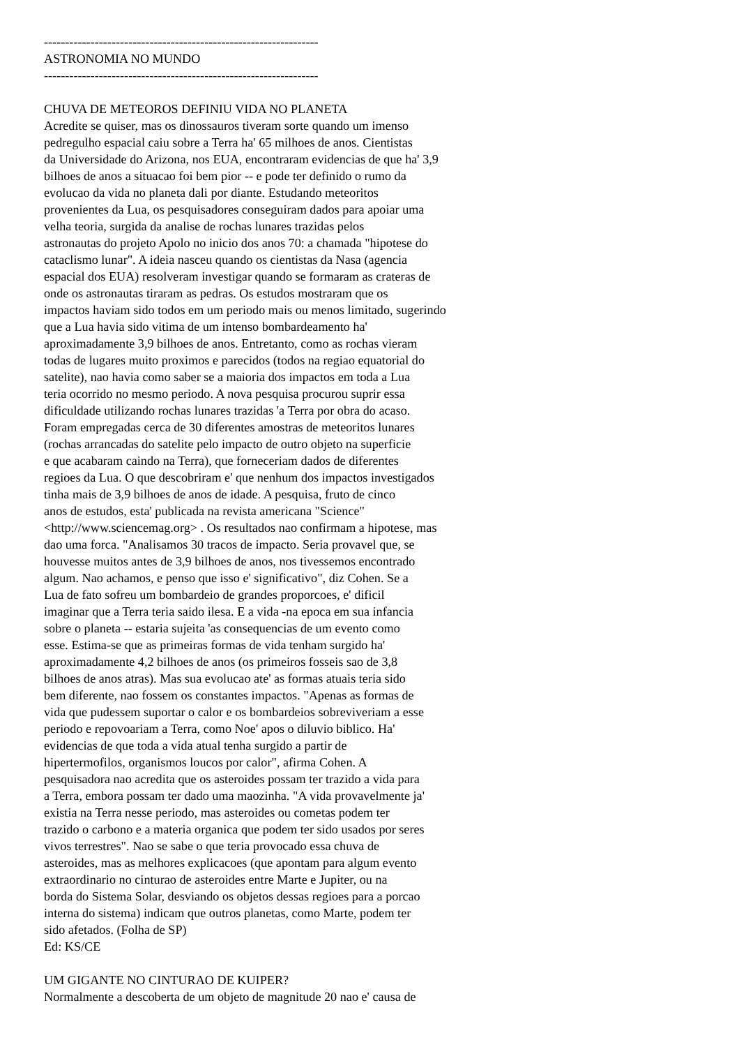----------------------------------------------------------------- ASTRONOMIA NO MUNDO ----------------------------------------------------------------- CHUVA DE METEOROS DEFINIU VIDA NO PLANETA Acredite se quiser, mas os dinossauros tiveram sorte quando um imenso pedregulho espacial caiu sobre a Terra ha' 65 milhoes de anos. Cientistas da Universidade do Arizona, nos EUA, encontraram evidencias de que ha' 3,9 bilhoes de anos a situacao foi bem pior -- e pode ter definido o rumo da evolucao da vida no planeta dali por diante. Estudando meteoritos provenientes da Lua, os pesquisadores conseguiram dados para apoiar uma velha teoria, surgida da analise de rochas lunares trazidas pelos astronautas do projeto Apolo no inicio dos anos 70: a chamada "hipotese do cataclismo lunar". A ideia nasceu quando os cientistas da Nasa (agencia espacial dos EUA) resolveram investigar quando se formaram as crateras de onde os astronautas tiraram as pedras. Os estudos mostraram que os impactos haviam sido todos em um periodo mais ou menos limitado, sugerindo que a Lua havia sido vitima de um intenso bombardeamento ha' aproximadamente 3,9 bilhoes de anos. Entretanto, como as rochas vieram todas de lugares muito proximos e parecidos (todos na regiao equatorial do satelite), nao havia como saber se a maioria dos impactos em toda a Lua teria ocorrido no mesmo periodo. A nova pesquisa procurou suprir essa dificuldade utilizando rochas lunares trazidas 'a Terra por obra do acaso. Foram empregadas cerca de 30 diferentes amostras de meteoritos lunares (rochas arrancadas do satelite pelo impacto de outro objeto na superficie e que acabaram caindo na Terra), que forneceriam dados de diferentes regioes da Lua. O que descobriram e' que nenhum dos impactos investigados tinha mais de 3,9 bilhoes de anos de idade. A pesquisa, fruto de cinco anos de estudos, esta' publicada na revista americana "Science" <http://www.sciencemag.org> . Os resultados nao confirmam a hipotese, mas dao uma forca. "Analisamos 30 tracos de impacto. Seria provavel que, se houvesse muitos antes de 3,9 bilhoes de anos, nos tivessemos encontrado algum. Nao achamos, e penso que isso e' significativo", diz Cohen. Se a Lua de fato sofreu um bombardeio de grandes proporcoes, e' dificil imaginar que a Terra teria saido ilesa. E a vida -na epoca em sua infancia sobre o planeta -- estaria sujeita 'as consequencias de um evento como esse. Estima-se que as primeiras formas de vida tenham surgido ha' aproximadamente 4,2 bilhoes de anos (os primeiros fosseis sao de 3,8 bilhoes de anos atras). Mas sua evolucao ate' as formas atuais teria sido bem diferente, nao fossem os constantes impactos. "Apenas as formas de vida que pudessem suportar o calor e os bombardeios sobreviveriam a esse periodo e repovoariam a Terra, como Noe' apos o diluvio biblico. Ha' evidencias de que toda a vida atual tenha surgido a partir de hipertermofilos, organismos loucos por calor", afirma Cohen. A pesquisadora nao acredita que os asteroides possam ter trazido a vida para a Terra, embora possam ter dado uma maozinha. "A vida provavelmente ja' existia na Terra nesse periodo, mas asteroides ou cometas podem ter trazido o carbono e a materia organica que podem ter sido usados por seres vivos terrestres". Nao se sabe o que teria provocado essa chuva de asteroides, mas as melhores explicacoes (que apontam para algum evento extraordinario no cinturao de asteroides entre Marte e Jupiter, ou na borda do Sistema Solar, desviando os objetos dessas regioes para a porcao interna do sistema) indicam que outros planetas, como Marte, podem ter sido afetados. (Folha de SP) Ed: KS/CE UM GIGANTE NO CINTURAO DE KUIPER? Normalmente a descoberta de um objeto de magnitude 20 nao e' causa de